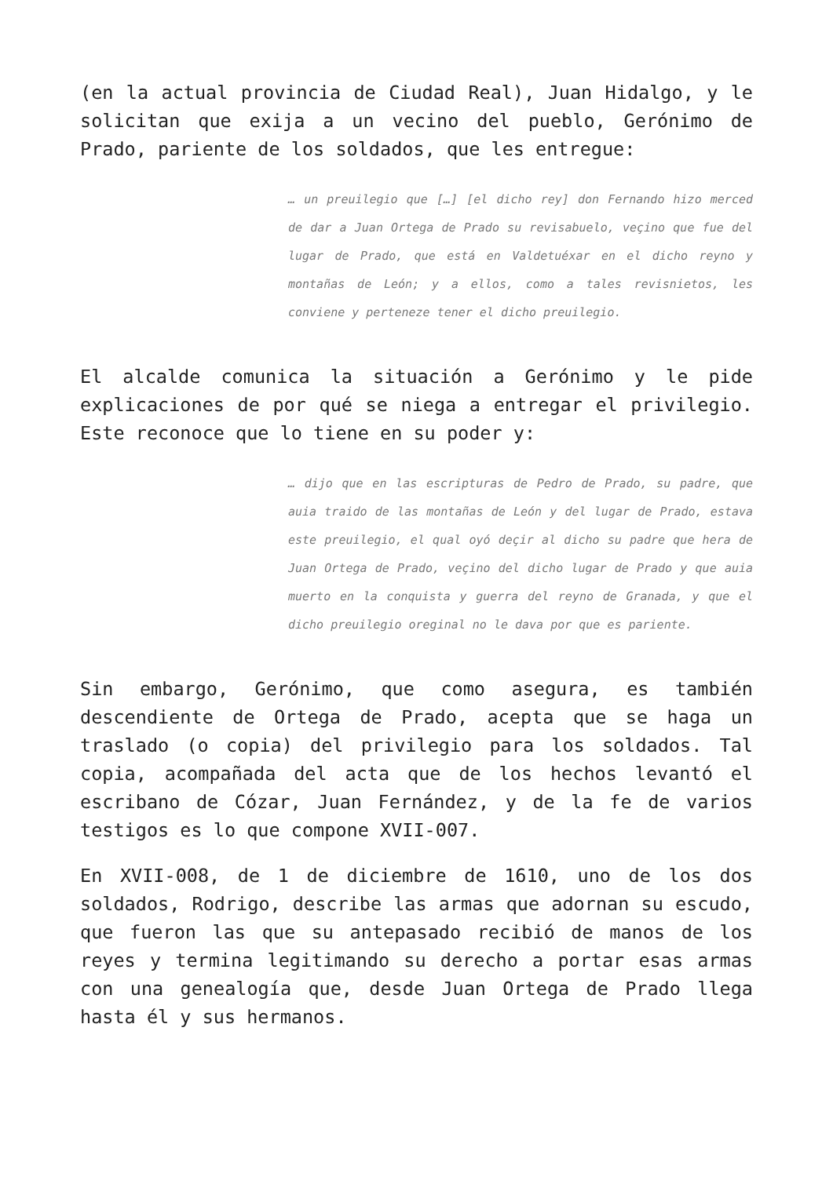(en la actual provincia de Ciudad Real), Juan Hidalgo, y le solicitan que exija a un vecino del pueblo, Gerónimo de Prado, pariente de los soldados, que les entregue:
… un preuilegio que […] [el dicho rey] don Fernando hizo merced de dar a Juan Ortega de Prado su revisabuelo, veçino que fue del lugar de Prado, que está en Valdetuéxar en el dicho reyno y montañas de León; y a ellos, como a tales revisnietos, les conviene y perteneze tener el dicho preuilegio.
El alcalde comunica la situación a Gerónimo y le pide explicaciones de por qué se niega a entregar el privilegio. Este reconoce que lo tiene en su poder y:
… dijo que en las escripturas de Pedro de Prado, su padre, que auia traido de las montañas de León y del lugar de Prado, estava este preuilegio, el qual oyó deçir al dicho su padre que hera de Juan Ortega de Prado, veçino del dicho lugar de Prado y que auia muerto en la conquista y guerra del reyno de Granada, y que el dicho preuilegio oreginal no le dava por que es pariente.
Sin embargo, Gerónimo, que como asegura, es también descendiente de Ortega de Prado, acepta que se haga un traslado (o copia) del privilegio para los soldados. Tal copia, acompañada del acta que de los hechos levantó el escribano de Cózar, Juan Fernández, y de la fe de varios testigos es lo que compone XVII-007.
En XVII-008, de 1 de diciembre de 1610, uno de los dos soldados, Rodrigo, describe las armas que adornan su escudo, que fueron las que su antepasado recibió de manos de los reyes y termina legitimando su derecho a portar esas armas con una genealogía que, desde Juan Ortega de Prado llega hasta él y sus hermanos.